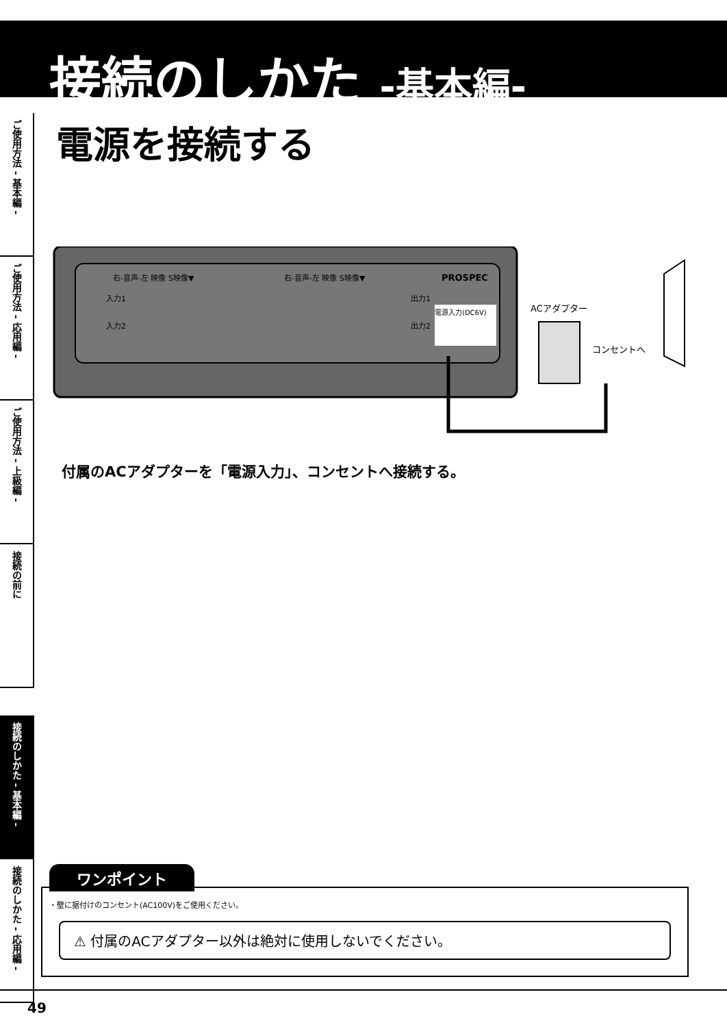接続のしかた -基本編-
ご使用方法 - 基本編 -
ご使用方法 - 応用編 -
ご使用方法 - 上級編 -
接続の前に
接続のしかた - 基本編 -
接続のしかた - 応用編 -
電源を接続する
右-音声-左 映像 S映像▼
右-音声-左 映像 S映像▼
PROSPEC
入力1
入力2
出力1
出力2
電源入力(DC6V)
ACアダプター
コンセントへ
付属のACアダプターを「電源入力」、コンセントへ接続する。
ワンポイント
・壁に据付けのコンセント(AC100V)をご使用ください。
⚠ 付属のACアダプター以外は絶対に使用しないでください。
49